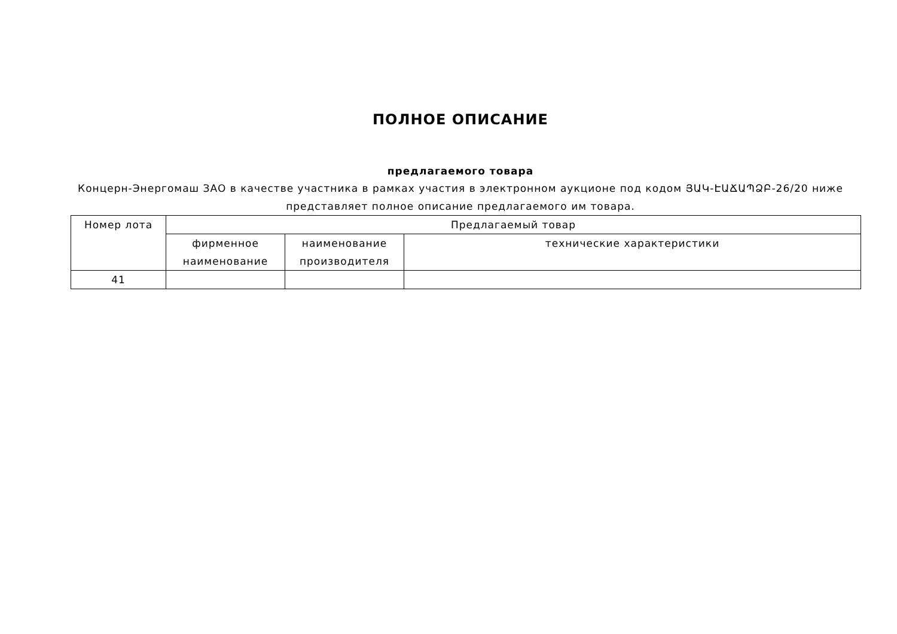ПОЛНОЕ ОПИСАНИЕ
предлагаемого товара
Концерн-Энергомаш ЗАО в качестве участника в рамках участия в электронном аукционе под кодом ՅԱԿ-ԷԱՃԱՊՁԲ-26/20 ниже представляет полное описание предлагаемого им товара.
| Номер лота | Предлагаемый товар | | |
| --- | --- | --- | --- |
| | фирменное наименование | наименование производителя | технические характеристики |
| 41 | | | |